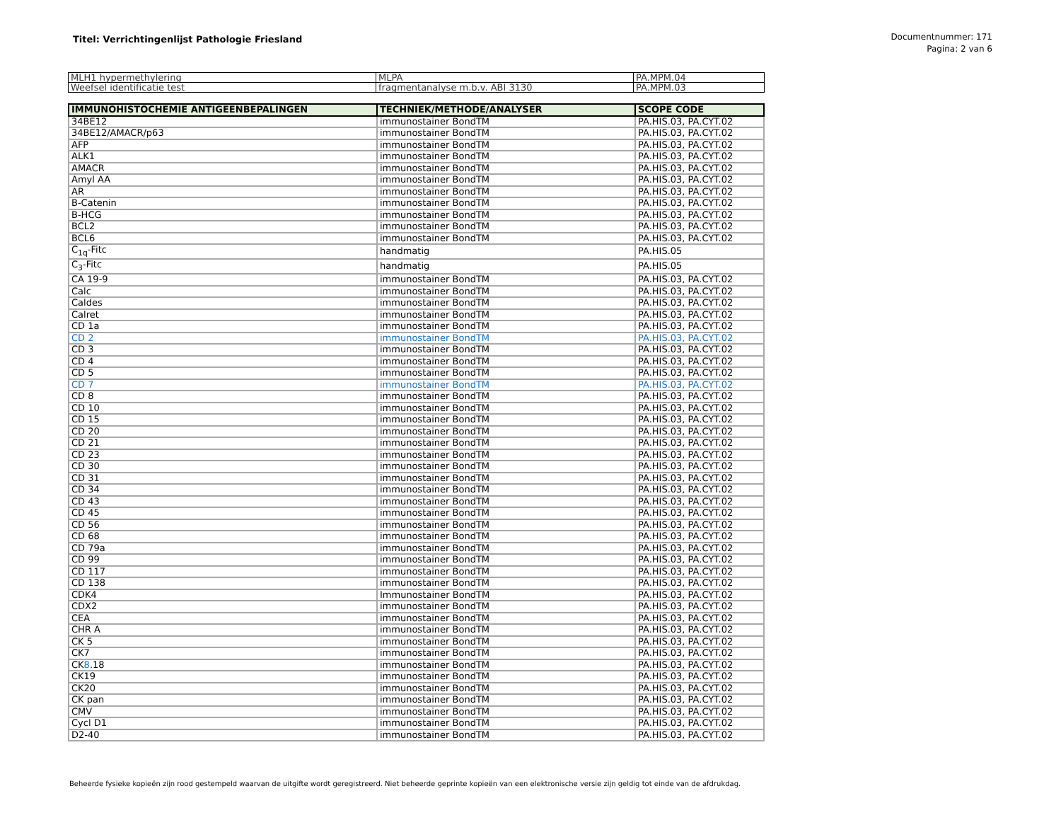Titel: Verrichtingenlijst Pathologie Friesland
Documentnummer: 171
Pagina: 2 van 6
| MLH1 hypermethylering | MLPA | PA.MPM.04 |
| Weefsel identificatie test | fragmentanalyse m.b.v. ABI 3130 | PA.MPM.03 |
| IMMUNOHISTOCHEMIE ANTIGEENBEPALINGEN | TECHNIEK/METHODE/ANALYSER | SCOPE CODE |
| --- | --- | --- |
| 34BE12 | immunostainer BondTM | PA.HIS.03, PA.CYT.02 |
| 34BE12/AMACR/p63 | immunostainer BondTM | PA.HIS.03, PA.CYT.02 |
| AFP | immunostainer BondTM | PA.HIS.03, PA.CYT.02 |
| ALK1 | immunostainer BondTM | PA.HIS.03, PA.CYT.02 |
| AMACR | immunostainer BondTM | PA.HIS.03, PA.CYT.02 |
| Amyl AA | immunostainer BondTM | PA.HIS.03, PA.CYT.02 |
| AR | immunostainer BondTM | PA.HIS.03, PA.CYT.02 |
| B-Catenin | immunostainer BondTM | PA.HIS.03, PA.CYT.02 |
| B-HCG | immunostainer BondTM | PA.HIS.03, PA.CYT.02 |
| BCL2 | immunostainer BondTM | PA.HIS.03, PA.CYT.02 |
| BCL6 | immunostainer BondTM | PA.HIS.03, PA.CYT.02 |
| C<sub>1q</sub>-Fitc | handmatig | PA.HIS.05 |
| C<sub>3</sub>-Fitc | handmatig | PA.HIS.05 |
| CA 19-9 | immunostainer BondTM | PA.HIS.03, PA.CYT.02 |
| Calc | immunostainer BondTM | PA.HIS.03, PA.CYT.02 |
| Caldes | immunostainer BondTM | PA.HIS.03, PA.CYT.02 |
| Calret | immunostainer BondTM | PA.HIS.03, PA.CYT.02 |
| CD 1a | immunostainer BondTM | PA.HIS.03, PA.CYT.02 |
| CD 2 | immunostainer BondTM | PA.HIS.03, PA.CYT.02 |
| CD 3 | immunostainer BondTM | PA.HIS.03, PA.CYT.02 |
| CD 4 | immunostainer BondTM | PA.HIS.03, PA.CYT.02 |
| CD 5 | immunostainer BondTM | PA.HIS.03, PA.CYT.02 |
| CD 7 | immunostainer BondTM | PA.HIS.03, PA.CYT.02 |
| CD 8 | immunostainer BondTM | PA.HIS.03, PA.CYT.02 |
| CD 10 | immunostainer BondTM | PA.HIS.03, PA.CYT.02 |
| CD 15 | immunostainer BondTM | PA.HIS.03, PA.CYT.02 |
| CD 20 | immunostainer BondTM | PA.HIS.03, PA.CYT.02 |
| CD 21 | immunostainer BondTM | PA.HIS.03, PA.CYT.02 |
| CD 23 | immunostainer BondTM | PA.HIS.03, PA.CYT.02 |
| CD 30 | immunostainer BondTM | PA.HIS.03, PA.CYT.02 |
| CD 31 | immunostainer BondTM | PA.HIS.03, PA.CYT.02 |
| CD 34 | immunostainer BondTM | PA.HIS.03, PA.CYT.02 |
| CD 43 | immunostainer BondTM | PA.HIS.03, PA.CYT.02 |
| CD 45 | immunostainer BondTM | PA.HIS.03, PA.CYT.02 |
| CD 56 | immunostainer BondTM | PA.HIS.03, PA.CYT.02 |
| CD 68 | immunostainer BondTM | PA.HIS.03, PA.CYT.02 |
| CD 79a | immunostainer BondTM | PA.HIS.03, PA.CYT.02 |
| CD 99 | immunostainer BondTM | PA.HIS.03, PA.CYT.02 |
| CD 117 | immunostainer BondTM | PA.HIS.03, PA.CYT.02 |
| CD 138 | immunostainer BondTM | PA.HIS.03, PA.CYT.02 |
| CDK4 | Immunostainer BondTM | PA.HIS.03, PA.CYT.02 |
| CDX2 | immunostainer BondTM | PA.HIS.03, PA.CYT.02 |
| CEA | immunostainer BondTM | PA.HIS.03, PA.CYT.02 |
| CHR A | immunostainer BondTM | PA.HIS.03, PA.CYT.02 |
| CK 5 | immunostainer BondTM | PA.HIS.03, PA.CYT.02 |
| CK7 | immunostainer BondTM | PA.HIS.03, PA.CYT.02 |
| CK 8 .18 | immunostainer BondTM | PA.HIS.03, PA.CYT.02 |
| CK19 | immunostainer BondTM | PA.HIS.03, PA.CYT.02 |
| CK20 | immunostainer BondTM | PA.HIS.03, PA.CYT.02 |
| CK pan | immunostainer BondTM | PA.HIS.03, PA.CYT.02 |
| CMV | immunostainer BondTM | PA.HIS.03, PA.CYT.02 |
| Cycl D1 | immunostainer BondTM | PA.HIS.03, PA.CYT.02 |
| D2-40 | immunostainer BondTM | PA.HIS.03, PA.CYT.02 |
Beheerde fysieke kopieën zijn rood gestempeld waarvan de uitgifte wordt geregistreerd. Niet beheerde geprinte kopieën van een elektronische versie zijn geldig tot einde van de afdrukdag.